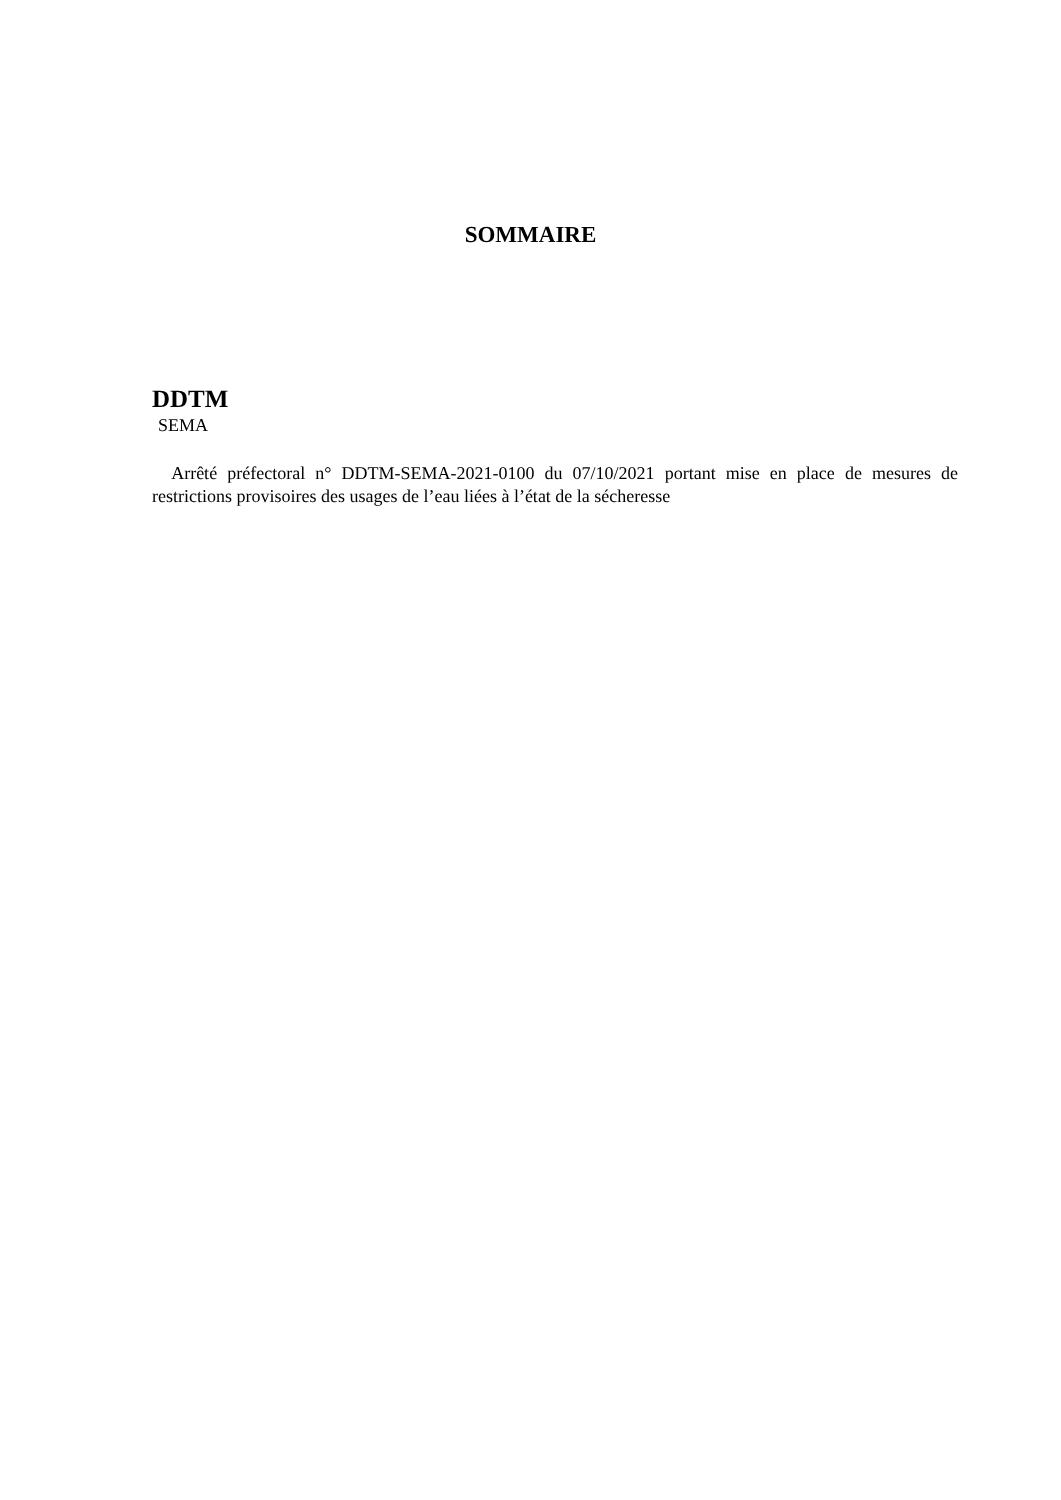SOMMAIRE
DDTM
SEMA
Arrêté préfectoral n° DDTM-SEMA-2021-0100 du 07/10/2021 portant mise en place de mesures de restrictions provisoires des usages de l’eau liées à l’état de la sécheresse